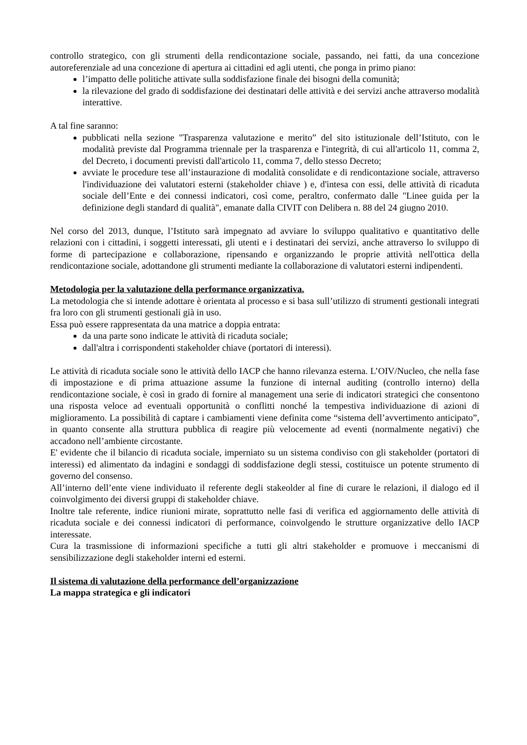controllo strategico, con gli strumenti della rendicontazione sociale, passando, nei fatti, da una concezione autoreferenziale ad una concezione di apertura ai cittadini ed agli utenti, che ponga in primo piano:
l’impatto delle politiche attivate sulla soddisfazione finale dei bisogni della comunità;
la rilevazione del grado di soddisfazione dei destinatari delle attività e dei servizi anche attraverso modalità interattive.
A tal fine saranno:
pubblicati nella sezione "Trasparenza valutazione e merito” del sito istituzionale dell’Istituto, con le modalità previste dal Programma triennale per la trasparenza e l'integrità, di cui all'articolo 11, comma 2, del Decreto, i documenti previsti dall'articolo 11, comma 7, dello stesso Decreto;
avviate le procedure tese all’instaurazione di modalità consolidate e di rendicontazione sociale, attraverso l'individuazione dei valutatori esterni (stakeholder chiave ) e, d'intesa con essi, delle attività di ricaduta sociale dell’Ente e dei connessi indicatori, così come, peraltro, confermato dalle "Linee guida per la definizione degli standard di qualità", emanate dalla CIVIT con Delibera n. 88 del 24 giugno 2010.
Nel corso del 2013, dunque, l’Istituto sarà impegnato ad avviare lo sviluppo qualitativo e quantitativo delle relazioni con i cittadini, i soggetti interessati, gli utenti e i destinatari dei servizi, anche attraverso lo sviluppo di forme di partecipazione e collaborazione, ripensando e organizzando le proprie attività nell'ottica della rendicontazione sociale, adottandone gli strumenti mediante la collaborazione di valutatori esterni indipendenti.
Metodologia per la valutazione della performance organizzativa.
La metodologia che si intende adottare è orientata al processo e si basa sull’utilizzo di strumenti gestionali integrati fra loro con gli strumenti gestionali già in uso.
Essa può essere rappresentata da una matrice a doppia entrata:
da una parte sono indicate le attività di ricaduta sociale;
dall'altra i corrispondenti stakeholder chiave (portatori di interessi).
Le attività di ricaduta sociale sono le attività dello IACP che hanno rilevanza esterna. L’OIV/Nucleo, che nella fase di impostazione e di prima attuazione assume la funzione di internal auditing (controllo interno) della rendicontazione sociale, è così in grado di fornire al management una serie di indicatori strategici che consentono una risposta veloce ad eventuali opportunità o conflitti nonché la tempestiva individuazione di azioni di miglioramento. La possibilità di captare i cambiamenti viene definita come “sistema dell’avvertimento anticipato”, in quanto consente alla struttura pubblica di reagire più velocemente ad eventi (normalmente negativi) che accadono nell’ambiente circostante.
E' evidente che il bilancio di ricaduta sociale, imperniato su un sistema condiviso con gli stakeholder (portatori di interessi) ed alimentato da indagini e sondaggi di soddisfazione degli stessi, costituisce un potente strumento di governo del consenso.
All’interno dell’ente viene individuato il referente degli stakeolder al fine di curare le relazioni, il dialogo ed il coinvolgimento dei diversi gruppi di stakeholder chiave.
Inoltre tale referente, indice riunioni mirate, soprattutto nelle fasi di verifica ed aggiornamento delle attività di ricaduta sociale e dei connessi indicatori di performance, coinvolgendo le strutture organizzative dello IACP interessate.
Cura la trasmissione di informazioni specifiche a tutti gli altri stakeholder e promuove i meccanismi di sensibilizzazione degli stakeholder interni ed esterni.
Il sistema di valutazione della performance dell’organizzazione
La mappa strategica e gli indicatori